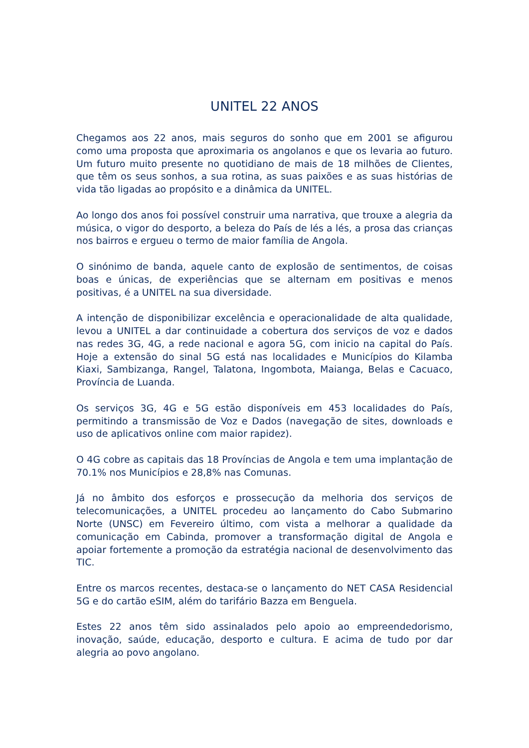UNITEL 22 ANOS
Chegamos aos 22 anos, mais seguros do sonho que em 2001 se afigurou como uma proposta que aproximaria os angolanos e que os levaria ao futuro. Um futuro muito presente no quotidiano de mais de 18 milhões de Clientes, que têm os seus sonhos, a sua rotina, as suas paixões e as suas histórias de vida tão ligadas ao propósito e a dinâmica da UNITEL.
Ao longo dos anos foi possível construir uma narrativa, que trouxe a alegria da música, o vigor do desporto, a beleza do País de lés a lés, a prosa das crianças nos bairros e ergueu o termo de maior família de Angola.
O sinónimo de banda, aquele canto de explosão de sentimentos, de coisas boas e únicas, de experiências que se alternam em positivas e menos positivas, é a UNITEL na sua diversidade.
A intenção de disponibilizar excelência e operacionalidade de alta qualidade, levou a UNITEL a dar continuidade a cobertura dos serviços de voz e dados nas redes 3G, 4G, a rede nacional e agora 5G, com inicio na capital do País. Hoje a extensão do sinal 5G está nas localidades e Municípios do Kilamba Kiaxi, Sambizanga, Rangel, Talatona, Ingombota, Maianga, Belas e Cacuaco, Província de Luanda.
Os serviços 3G, 4G e 5G estão disponíveis em 453 localidades do País, permitindo a transmissão de Voz e Dados (navegação de sites, downloads e uso de aplicativos online com maior rapidez).
O 4G cobre as capitais das 18 Províncias de Angola e tem uma implantação de 70.1% nos Municípios e 28,8% nas Comunas.
Já no âmbito dos esforços e prossecução da melhoria dos serviços de telecomunicações, a UNITEL procedeu ao lançamento do Cabo Submarino Norte (UNSC) em Fevereiro último, com vista a melhorar a qualidade da comunicação em Cabinda, promover a transformação digital de Angola e apoiar fortemente a promoção da estratégia nacional de desenvolvimento das TIC.
Entre os marcos recentes, destaca-se o lançamento do NET CASA Residencial 5G e do cartão eSIM, além do tarifário Bazza em Benguela.
Estes 22 anos têm sido assinalados pelo apoio ao empreendedorismo, inovação, saúde, educação, desporto e cultura. E acima de tudo por dar alegria ao povo angolano.